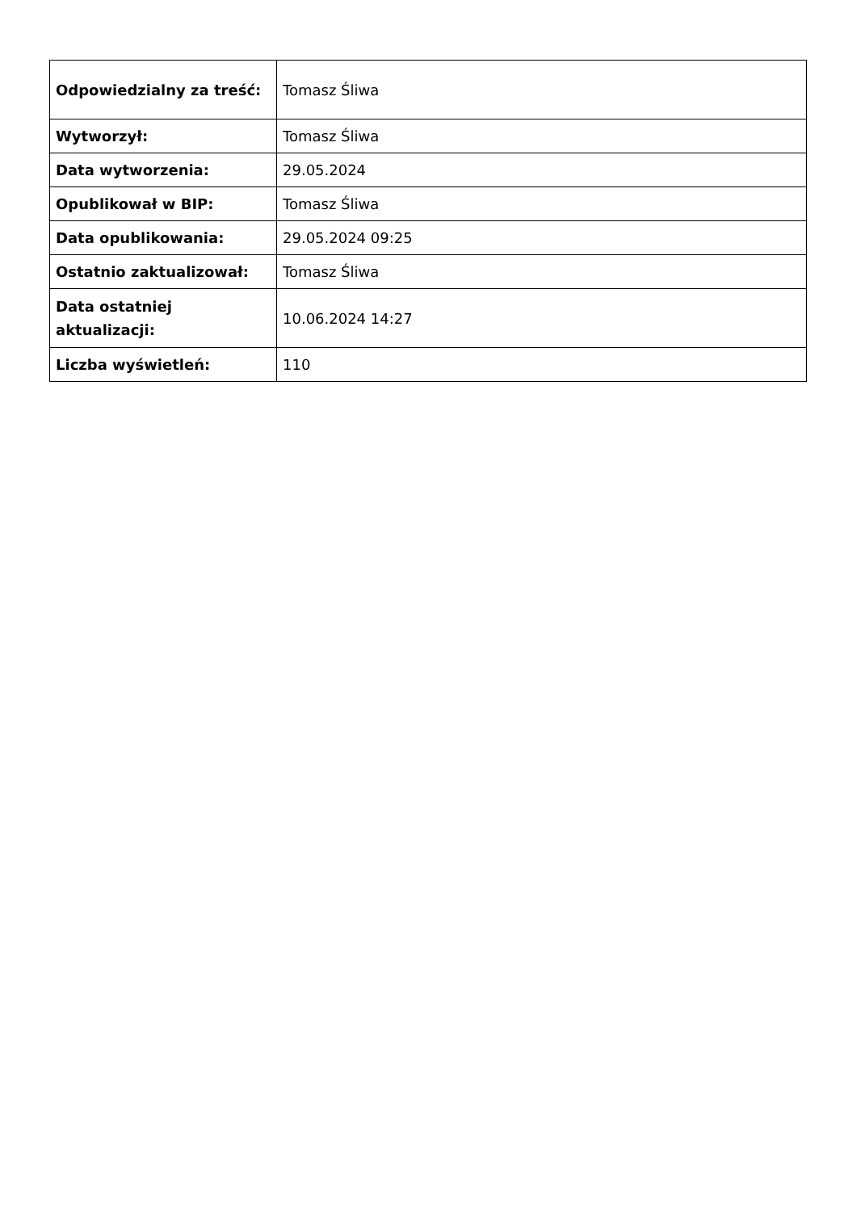| Odpowiedzialny za treść: | Tomasz Śliwa |
| Wytworzył: | Tomasz Śliwa |
| Data wytworzenia: | 29.05.2024 |
| Opublikował w BIP: | Tomasz Śliwa |
| Data opublikowania: | 29.05.2024 09:25 |
| Ostatnio zaktualizował: | Tomasz Śliwa |
| Data ostatniej aktualizacji: | 10.06.2024 14:27 |
| Liczba wyświetleń: | 110 |